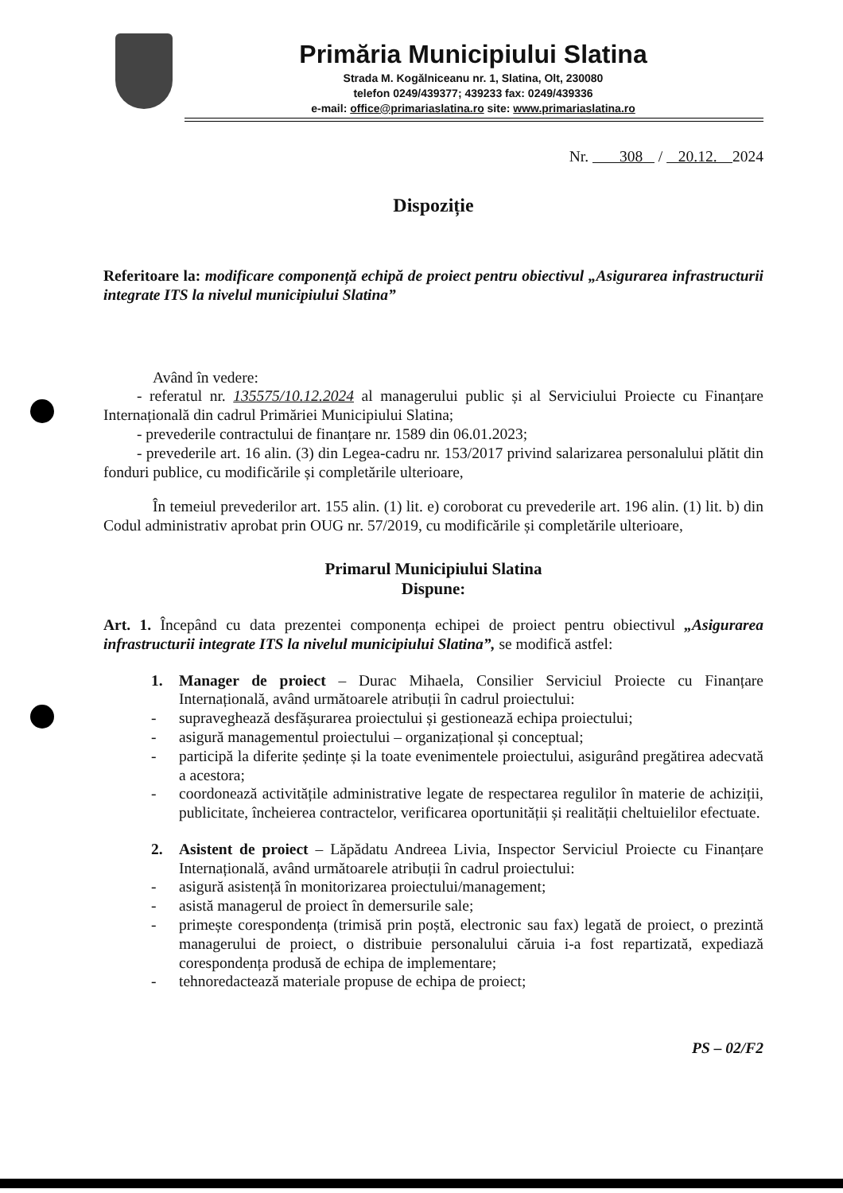Primăria Municipiului Slatina
Strada M. Kogălniceanu nr. 1, Slatina, Olt, 230080
telefon 0249/439377; 439233 fax: 0249/439336
e-mail: office@primariaslatina.ro site: www.primariaslatina.ro
Nr. 308 / 20.12. 2024
Dispoziție
Referitoare la: modificare componență echipă de proiect pentru obiectivul „Asigurarea infrastructurii integrate ITS la nivelul municipiului Slatina”
Având în vedere:
- referatul nr. 135575/10.12.2024 al managerului public și al Serviciului Proiecte cu Finanțare Internațională din cadrul Primăriei Municipiului Slatina;
- prevederile contractului de finanțare nr. 1589 din 06.01.2023;
- prevederile art. 16 alin. (3) din Legea-cadru nr. 153/2017 privind salarizarea personalului plătit din fonduri publice, cu modificările și completările ulterioare,
În temeiul prevederilor art. 155 alin. (1) lit. e) coroborat cu prevederile art. 196 alin. (1) lit. b) din Codul administrativ aprobat prin OUG nr. 57/2019, cu modificările și completările ulterioare,
Primarul Municipiului Slatina
Dispune:
Art. 1. Începând cu data prezentei componența echipei de proiect pentru obiectivul „Asigurarea infrastructurii integrate ITS la nivelul municipiului Slatina”, se modifică astfel:
1. Manager de proiect – Durac Mihaela, Consilier Serviciul Proiecte cu Finanțare Internațională, având următoarele atribuții în cadrul proiectului:
- supraveghează desfășurarea proiectului și gestionează echipa proiectului;
- asigură managementul proiectului – organizațional și conceptual;
- participă la diferite ședințe și la toate evenimentele proiectului, asigurând pregătirea adecvată a acestora;
- coordonează activitățile administrative legate de respectarea regulilor în materie de achiziții, publicitate, încheierea contractelor, verificarea oportunității și realității cheltuielilor efectuate.
2. Asistent de proiect – Lăpădatu Andreea Livia, Inspector Serviciul Proiecte cu Finanțare Internațională, având următoarele atribuții în cadrul proiectului:
- asigură asistență în monitorizarea proiectului/management;
- asistă managerul de proiect în demersurile sale;
- primește corespondența (trimisă prin poștă, electronic sau fax) legată de proiect, o prezintă managerului de proiect, o distribuie personalului căruia i-a fost repartizată, expediază corespondența produsă de echipa de implementare;
- tehnoredactează materiale propuse de echipa de proiect;
PS – 02/F2